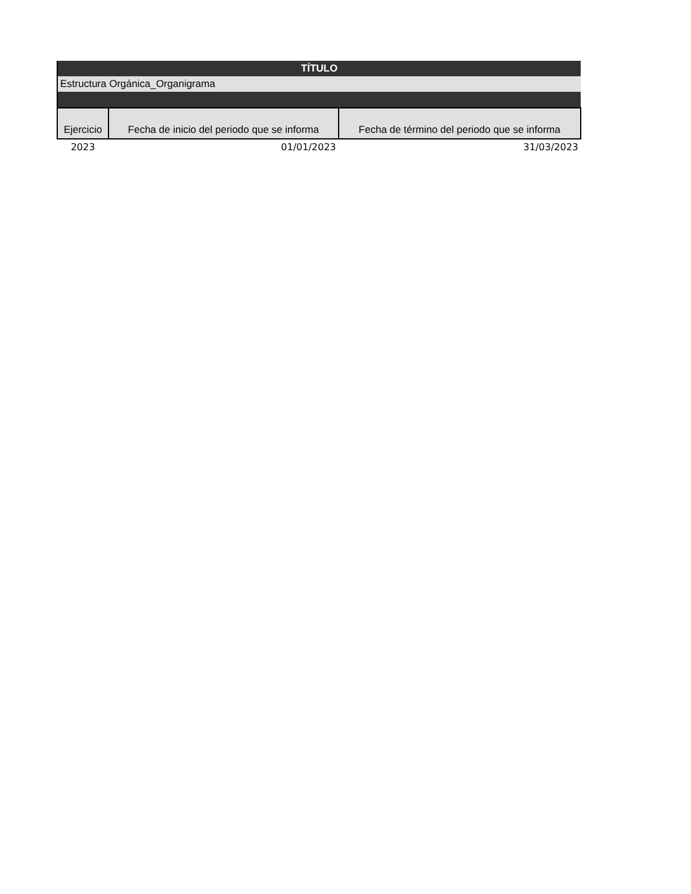| TÍTULO | | |
| Estructura Orgánica_Organigrama | | |
| Ejercicio | Fecha de inicio del periodo que se informa | Fecha de término del periodo que se informa |
| 2023 | 01/01/2023 | 31/03/2023 |